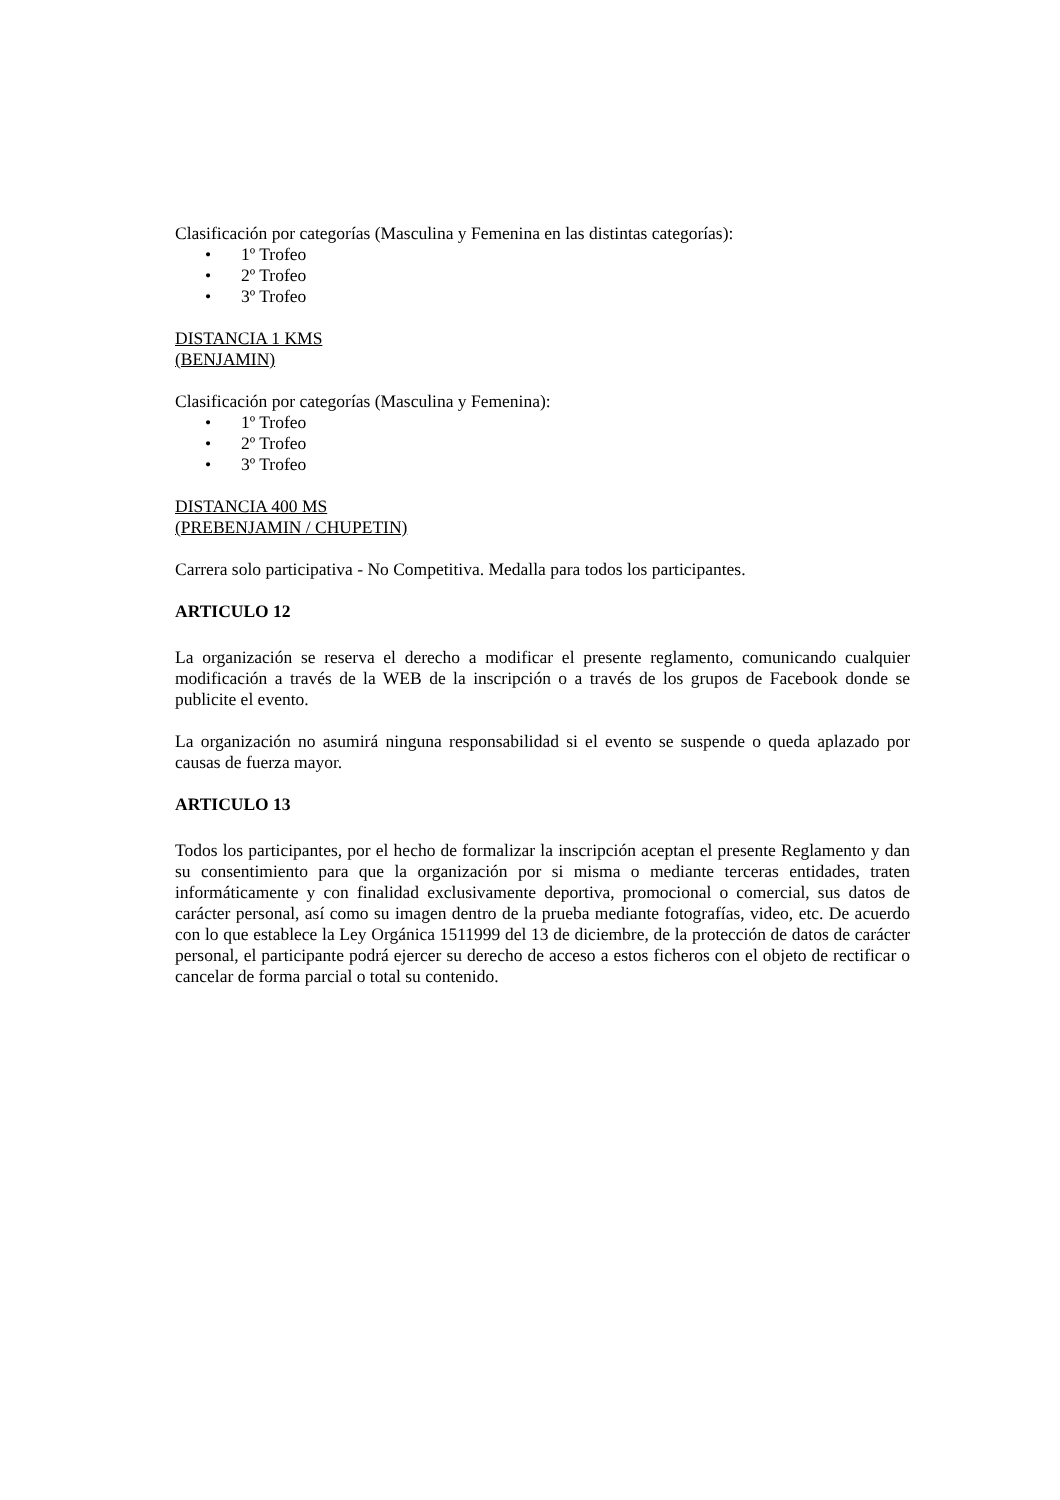Clasificación por categorías (Masculina y Femenina en las distintas categorías):
• 1º Trofeo
• 2º Trofeo
• 3º Trofeo
DISTANCIA 1 KMS
(BENJAMIN)
Clasificación por categorías (Masculina y Femenina):
• 1º Trofeo
• 2º Trofeo
• 3º Trofeo
DISTANCIA 400 MS
(PREBENJAMIN / CHUPETIN)
Carrera solo participativa - No Competitiva. Medalla para todos los participantes.
ARTICULO 12
La organización se reserva el derecho a modificar el presente reglamento, comunicando cualquier modificación a través de la WEB de la inscripción o a través de los grupos de Facebook donde se publicite el evento.
La organización no asumirá ninguna responsabilidad si el evento se suspende o queda aplazado por causas de fuerza mayor.
ARTICULO 13
Todos los participantes, por el hecho de formalizar la inscripción aceptan el presente Reglamento y dan su consentimiento para que la organización por si misma o mediante terceras entidades, traten informáticamente y con finalidad exclusivamente deportiva, promocional o comercial, sus datos de carácter personal, así como su imagen dentro de la prueba mediante fotografías, video, etc. De acuerdo con lo que establece la Ley Orgánica 1511999 del 13 de diciembre, de la protección de datos de carácter personal, el participante podrá ejercer su derecho de acceso a estos ficheros con el objeto de rectificar o cancelar de forma parcial o total su contenido.